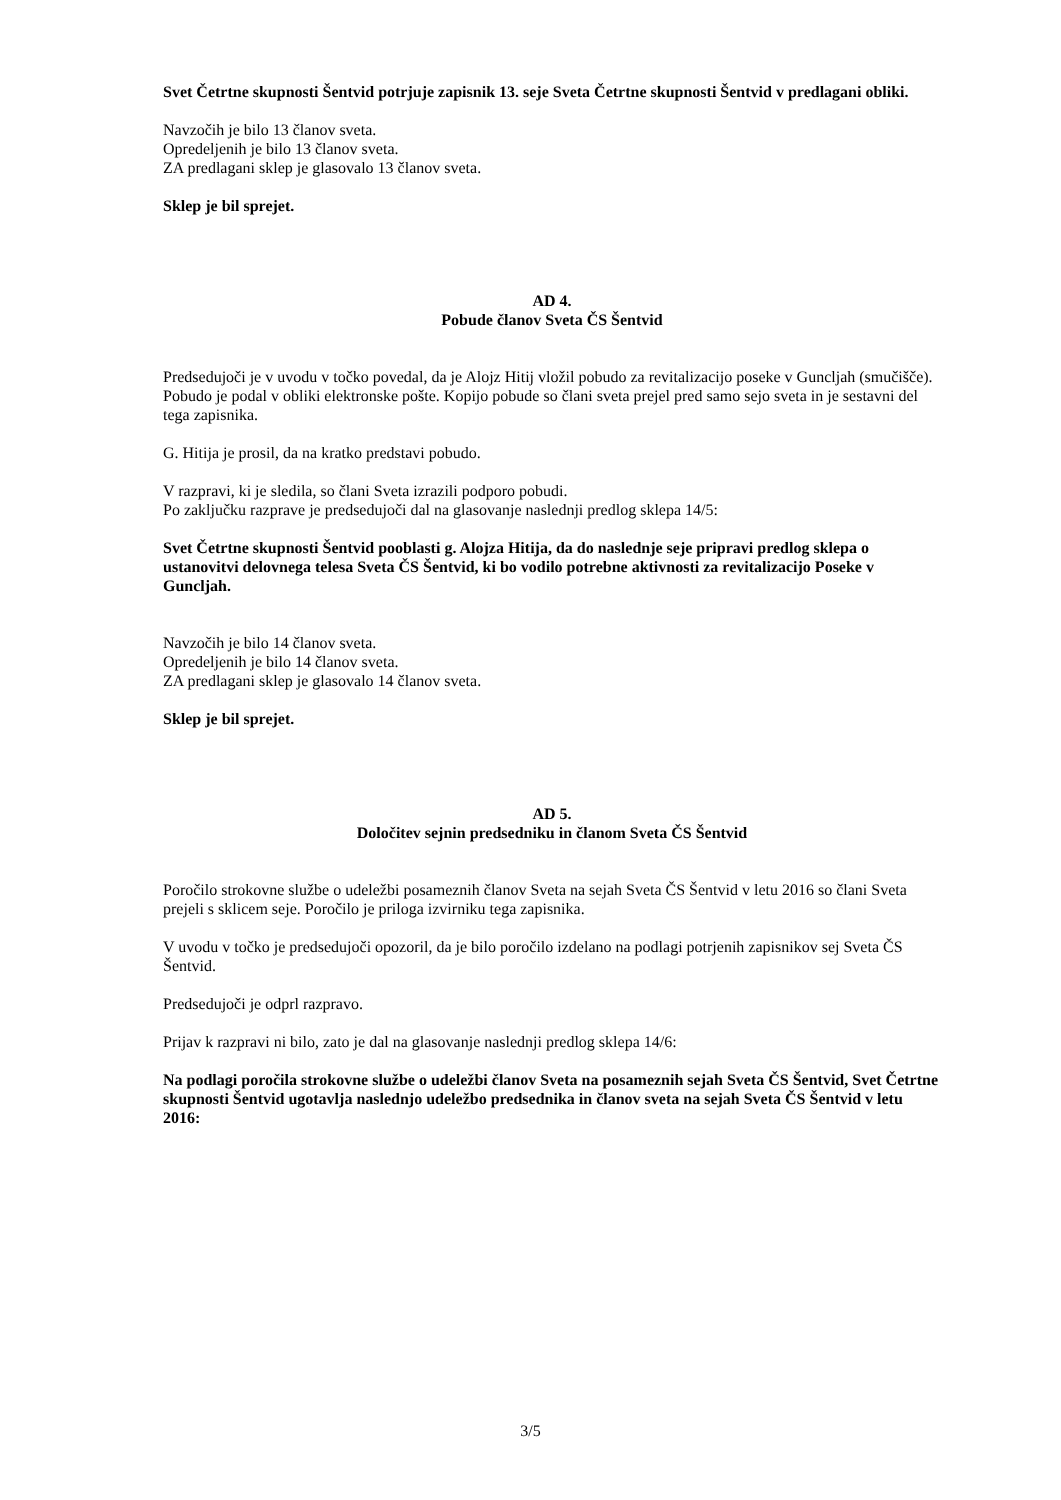Svet Četrtne skupnosti Šentvid potrjuje zapisnik 13. seje Sveta Četrtne skupnosti Šentvid v predlagani obliki.
Navzočih je bilo 13 članov sveta.
Opredeljenih je bilo 13 članov sveta.
ZA predlagani sklep je glasovalo 13 članov sveta.
Sklep je bil sprejet.
AD 4.
Pobude članov Sveta ČS Šentvid
Predsedujoči je v uvodu v točko povedal, da je Alojz Hitij vložil pobudo za revitalizacijo poseke v Guncljah (smučišče). Pobudo je podal v obliki elektronske pošte. Kopijo pobude so člani sveta prejel pred samo sejo sveta in je sestavni del tega zapisnika.
G. Hitija je prosil, da na kratko predstavi pobudo.
V razpravi, ki je sledila, so člani Sveta izrazili podporo pobudi.
Po zaključku razprave je predsedujoči dal na glasovanje naslednji predlog sklepa 14/5:
Svet Četrtne skupnosti Šentvid pooblasti g. Alojza Hitija, da do naslednje seje pripravi predlog sklepa o ustanovitvi delovnega telesa Sveta ČS Šentvid, ki bo vodilo potrebne aktivnosti za revitalizacijo Poseke v Guncljah.
Navzočih je bilo 14 članov sveta.
Opredeljenih je bilo 14 članov sveta.
ZA predlagani sklep je glasovalo 14 članov sveta.
Sklep je bil sprejet.
AD 5.
Določitev sejnin predsedniku in članom Sveta ČS Šentvid
Poročilo strokovne službe o udeležbi posameznih članov Sveta na sejah Sveta ČS Šentvid v letu 2016 so člani Sveta prejeli s sklicem seje. Poročilo je priloga izvirniku tega zapisnika.
V uvodu v točko je predsedujoči opozoril, da je bilo poročilo izdelano na podlagi potrjenih zapisnikov sej Sveta ČS Šentvid.
Predsedujoči je odprl razpravo.
Prijav k razpravi ni bilo, zato je dal na glasovanje naslednji predlog sklepa 14/6:
Na podlagi poročila strokovne službe o udeležbi članov Sveta na posameznih sejah Sveta ČS Šentvid, Svet Četrtne skupnosti Šentvid ugotavlja naslednjo udeležbo predsednika in članov sveta na sejah Sveta ČS Šentvid v letu 2016:
3/5